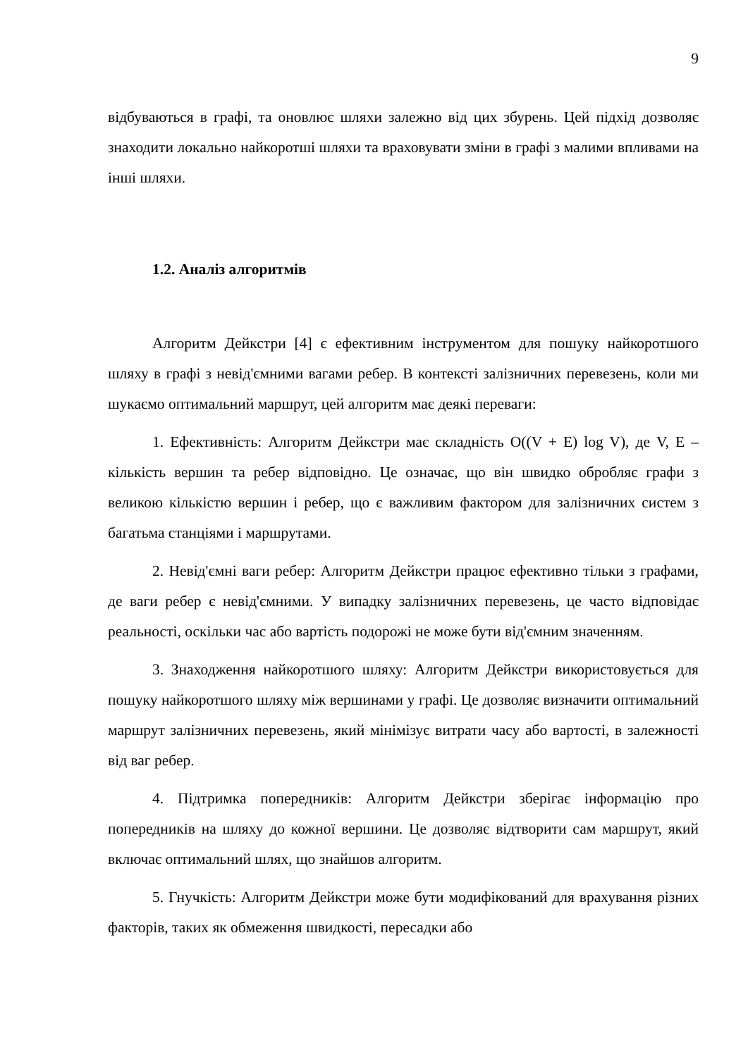9
відбуваються в графі, та оновлює шляхи залежно від цих збурень. Цей підхід дозволяє знаходити локально найкоротші шляхи та враховувати зміни в графі з малими впливами на інші шляхи.
1.2. Аналіз алгоритмів
Алгоритм Дейкстри [4] є ефективним інструментом для пошуку найкоротшого шляху в графі з невід'ємними вагами ребер. В контексті залізничних перевезень, коли ми шукаємо оптимальний маршрут, цей алгоритм має деякі переваги:
1. Ефективність: Алгоритм Дейкстри має складність O((V + E) log V), де V, E – кількість вершин та ребер відповідно. Це означає, що він швидко обробляє графи з великою кількістю вершин і ребер, що є важливим фактором для залізничних систем з багатьма станціями і маршрутами.
2. Невід'ємні ваги ребер: Алгоритм Дейкстри працює ефективно тільки з графами, де ваги ребер є невід'ємними. У випадку залізничних перевезень, це часто відповідає реальності, оскільки час або вартість подорожі не може бути від'ємним значенням.
3. Знаходження найкоротшого шляху: Алгоритм Дейкстри використовується для пошуку найкоротшого шляху між вершинами у графі. Це дозволяє визначити оптимальний маршрут залізничних перевезень, який мінімізує витрати часу або вартості, в залежності від ваг ребер.
4. Підтримка попередників: Алгоритм Дейкстри зберігає інформацію про попередників на шляху до кожної вершини. Це дозволяє відтворити сам маршрут, який включає оптимальний шлях, що знайшов алгоритм.
5. Гнучкість: Алгоритм Дейкстри може бути модифікований для врахування різних факторів, таких як обмеження швидкості, пересадки або